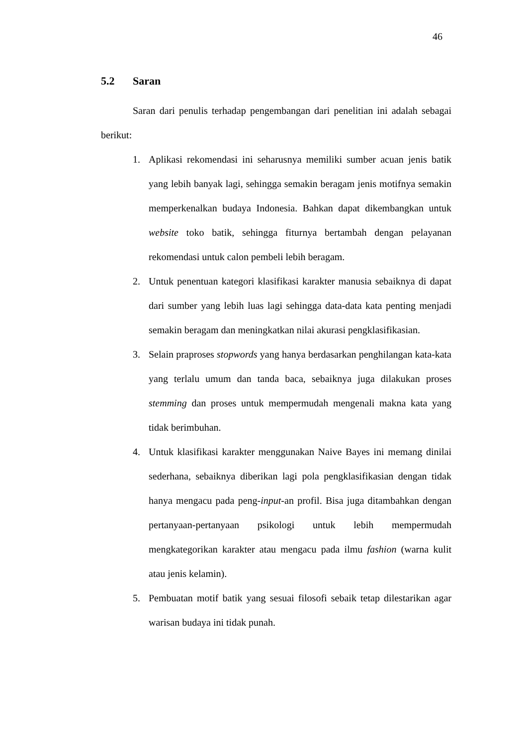46
5.2 Saran
Saran dari penulis terhadap pengembangan dari penelitian ini adalah sebagai berikut:
1. Aplikasi rekomendasi ini seharusnya memiliki sumber acuan jenis batik yang lebih banyak lagi, sehingga semakin beragam jenis motifnya semakin memperkenalkan budaya Indonesia. Bahkan dapat dikembangkan untuk website toko batik, sehingga fiturnya bertambah dengan pelayanan rekomendasi untuk calon pembeli lebih beragam.
2. Untuk penentuan kategori klasifikasi karakter manusia sebaiknya di dapat dari sumber yang lebih luas lagi sehingga data-data kata penting menjadi semakin beragam dan meningkatkan nilai akurasi pengklasifikasian.
3. Selain praproses stopwords yang hanya berdasarkan penghilangan kata-kata yang terlalu umum dan tanda baca, sebaiknya juga dilakukan proses stemming dan proses untuk mempermudah mengenali makna kata yang tidak berimbuhan.
4. Untuk klasifikasi karakter menggunakan Naive Bayes ini memang dinilai sederhana, sebaiknya diberikan lagi pola pengklasifikasian dengan tidak hanya mengacu pada peng-input-an profil. Bisa juga ditambahkan dengan pertanyaan-pertanyaan psikologi untuk lebih mempermudah mengkategorikan karakter atau mengacu pada ilmu fashion (warna kulit atau jenis kelamin).
5. Pembuatan motif batik yang sesuai filosofi sebaik tetap dilestarikan agar warisan budaya ini tidak punah.